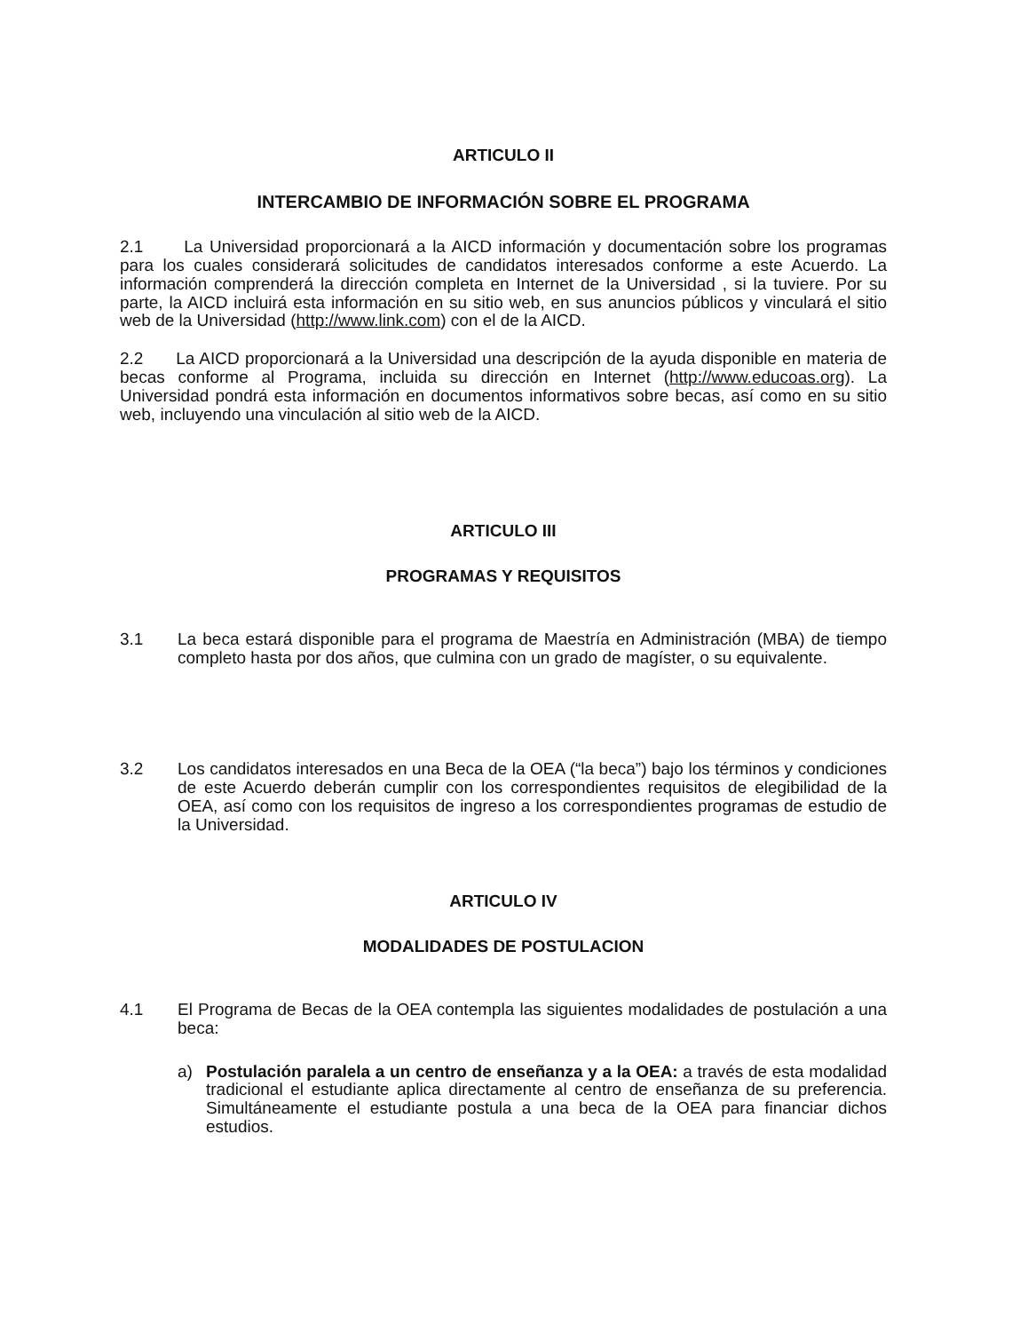ARTICULO II
INTERCAMBIO DE INFORMACIÓN SOBRE EL PROGRAMA
2.1 La Universidad proporcionará a la AICD información y documentación sobre los programas para los cuales considerará solicitudes de candidatos interesados conforme a este Acuerdo. La información comprenderá la dirección completa en Internet de la Universidad , si la tuviere. Por su parte, la AICD incluirá esta información en su sitio web, en sus anuncios públicos y vinculará el sitio web de la Universidad (http://www.link.com) con el de la AICD.
2.2 La AICD proporcionará a la Universidad una descripción de la ayuda disponible en materia de becas conforme al Programa, incluida su dirección en Internet (http://www.educoas.org). La Universidad pondrá esta información en documentos informativos sobre becas, así como en su sitio web, incluyendo una vinculación al sitio web de la AICD.
ARTICULO III
PROGRAMAS Y REQUISITOS
3.1 La beca estará disponible para el programa de Maestría en Administración (MBA) de tiempo completo hasta por dos años, que culmina con un grado de magíster, o su equivalente.
3.2 Los candidatos interesados en una Beca de la OEA (“la beca”) bajo los términos y condiciones de este Acuerdo deberán cumplir con los correspondientes requisitos de elegibilidad de la OEA, así como con los requisitos de ingreso a los correspondientes programas de estudio de la Universidad.
ARTICULO IV
MODALIDADES DE POSTULACION
4.1 El Programa de Becas de la OEA contempla las siguientes modalidades de postulación a una beca:
a) Postulación paralela a un centro de enseñanza y a la OEA: a través de esta modalidad tradicional el estudiante aplica directamente al centro de enseñanza de su preferencia. Simultáneamente el estudiante postula a una beca de la OEA para financiar dichos estudios.